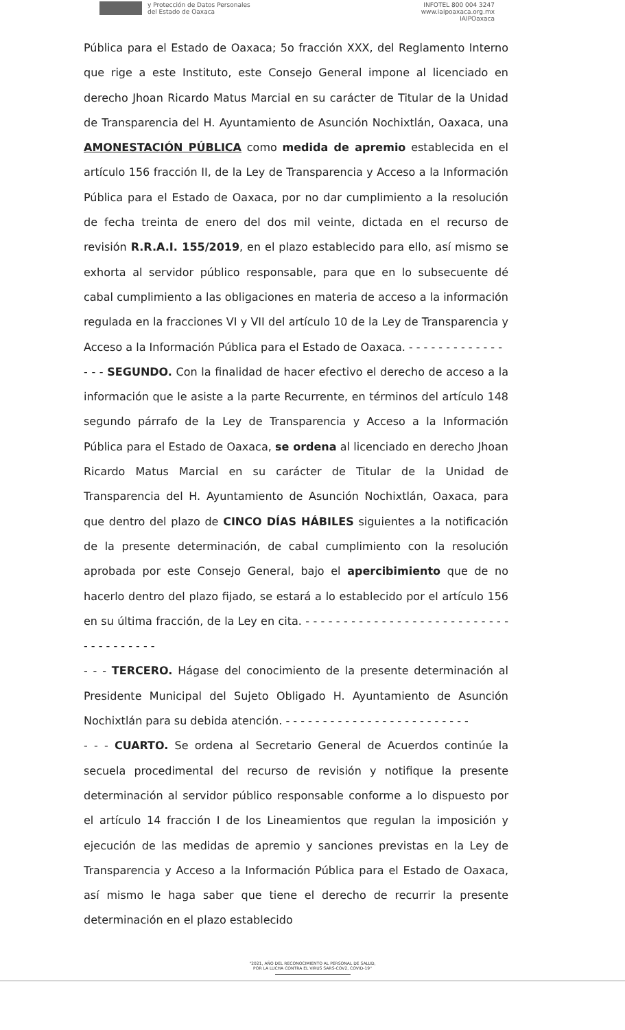y Protección de Datos Personales
del Estado de Oaxaca
INFOTEL 800 004 3247
www.iaipoaxaca.org.mx
IAIPOaxaca
Pública para el Estado de Oaxaca; 5o fracción XXX, del Reglamento Interno que rige a este Instituto, este Consejo General impone al licenciado en derecho Jhoan Ricardo Matus Marcial en su carácter de Titular de la Unidad de Transparencia del H. Ayuntamiento de Asunción Nochixtlán, Oaxaca, una AMONESTACIÓN PÚBLICA como medida de apremio establecida en el artículo 156 fracción II, de la Ley de Transparencia y Acceso a la Información Pública para el Estado de Oaxaca, por no dar cumplimiento a la resolución de fecha treinta de enero del dos mil veinte, dictada en el recurso de revisión R.R.A.I. 155/2019, en el plazo establecido para ello, así mismo se exhorta al servidor público responsable, para que en lo subsecuente dé cabal cumplimiento a las obligaciones en materia de acceso a la información regulada en la fracciones VI y VII del artículo 10 de la Ley de Transparencia y Acceso a la Información Pública para el Estado de Oaxaca. - - - - - - - - - - - - -
- - - SEGUNDO. Con la finalidad de hacer efectivo el derecho de acceso a la información que le asiste a la parte Recurrente, en términos del artículo 148 segundo párrafo de la Ley de Transparencia y Acceso a la Información Pública para el Estado de Oaxaca, se ordena al licenciado en derecho Jhoan Ricardo Matus Marcial en su carácter de Titular de la Unidad de Transparencia del H. Ayuntamiento de Asunción Nochixtlán, Oaxaca, para que dentro del plazo de CINCO DÍAS HÁBILES siguientes a la notificación de la presente determinación, de cabal cumplimiento con la resolución aprobada por este Consejo General, bajo el apercibimiento que de no hacerlo dentro del plazo fijado, se estará a lo establecido por el artículo 156 en su última fracción, de la Ley en cita. - - - - - - - - - - - - - - - - - - - - - - - - - - - - - - - - - - - - -
- - - TERCERO. Hágase del conocimiento de la presente determinación al Presidente Municipal del Sujeto Obligado H. Ayuntamiento de Asunción Nochixtlán para su debida atención. - - - - - - - - - - - - - - - - - - - - - - - - -
- - - CUARTO. Se ordena al Secretario General de Acuerdos continúe la secuela procedimental del recurso de revisión y notifique la presente determinación al servidor público responsable conforme a lo dispuesto por el artículo 14 fracción I de los Lineamientos que regulan la imposición y ejecución de las medidas de apremio y sanciones previstas en la Ley de Transparencia y Acceso a la Información Pública para el Estado de Oaxaca, así mismo le haga saber que tiene el derecho de recurrir la presente determinación en el plazo establecido
"2021, AÑO DEL RECONOCIMIENTO AL PERSONAL DE SALUD,
POR LA LUCHA CONTRA EL VIRUS SARS-COV2, COVID-19"